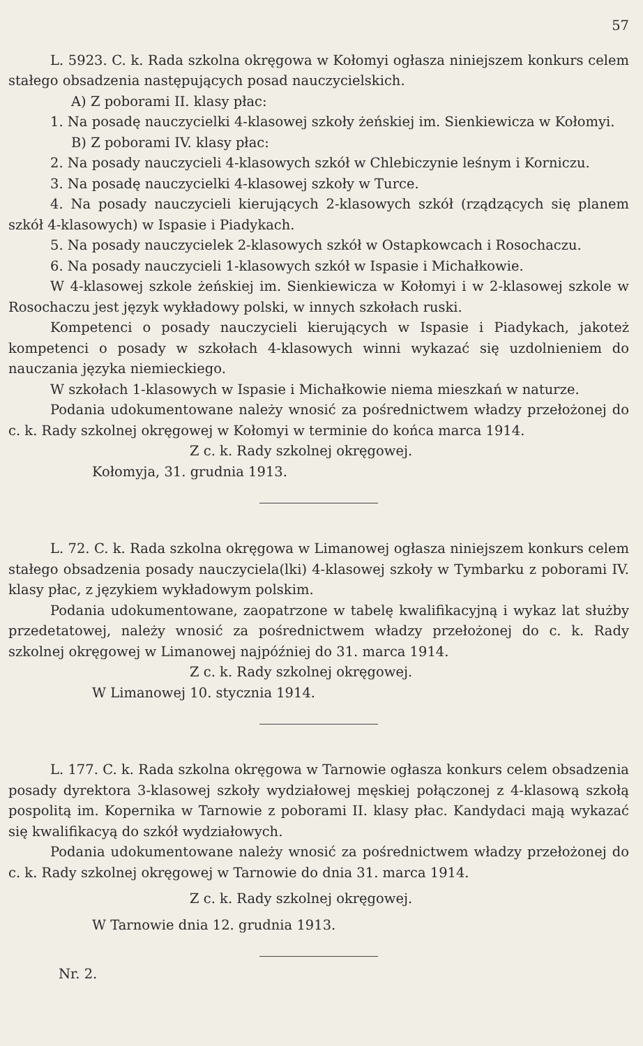57
L. 5923. C. k. Rada szkolna okręgowa w Kołomyi ogłasza niniejszem konkurs celem stałego obsadzenia następujących posad nauczycielskich.
A) Z poborami II. klasy płac:
1. Na posadę nauczycielki 4-klasowej szkoły żeńskiej im. Sienkiewicza w Kołomyi.
B) Z poborami IV. klasy płac:
2. Na posady nauczycieli 4-klasowych szkół w Chlebiczynie leśnym i Korniczu.
3. Na posadę nauczycielki 4-klasowej szkoły w Turce.
4. Na posady nauczycieli kierujących 2-klasowych szkół (rządzących się planem szkół 4-klasowych) w Ispasie i Piadykach.
5. Na posady nauczycielek 2-klasowych szkół w Ostapkowcach i Rosochaczu.
6. Na posady nauczycieli 1-klasowych szkół w Ispasie i Michałkowie.
W 4-klasowej szkole żeńskiej im. Sienkiewicza w Kołomyi i w 2-klasowej szkole w Rosochaczu jest język wykładowy polski, w innych szkołach ruski.
Kompetenci o posady nauczycieli kierujących w Ispasie i Piadykach, jakoteż kompetenci o posady w szkołach 4-klasowych winni wykazać się uzdolnieniem do nauczania języka niemieckiego.
W szkołach 1-klasowych w Ispasie i Michałkowie niema mieszkań w naturze.
Podania udokumentowane należy wnosić za pośrednictwem władzy przełożonej do c. k. Rady szkolnej okręgowej w Kołomyi w terminie do końca marca 1914.
Z c. k. Rady szkolnej okręgowej.
Kołomyja, 31. grudnia 1913.
L. 72. C. k. Rada szkolna okręgowa w Limanowej ogłasza niniejszem konkurs celem stałego obsadzenia posady nauczyciela(lki) 4-klasowej szkoły w Tymbarku z poborami IV. klasy płac, z językiem wykładowym polskim.
Podania udokumentowane, zaopatrzone w tabelę kwalifikacyjną i wykaz lat służby przedetatowej, należy wnosić za pośrednictwem władzy przełożonej do c. k. Rady szkolnej okręgowej w Limanowej najpóźniej do 31. marca 1914.
Z c. k. Rady szkolnej okręgowej.
W Limanowej 10. stycznia 1914.
L. 177. C. k. Rada szkolna okręgowa w Tarnowie ogłasza konkurs celem obsadzenia posady dyrektora 3-klasowej szkoły wydziałowej męskiej połączonej z 4-klasową szkołą pospolitą im. Kopernika w Tarnowie z poborami II. klasy płac. Kandydaci mają wykazać się kwalifikacyą do szkół wydziałowych.
Podania udokumentowane należy wnosić za pośrednictwem władzy przełożonej do c. k. Rady szkolnej okręgowej w Tarnowie do dnia 31. marca 1914.
Z c. k. Rady szkolnej okręgowej.
W Tarnowie dnia 12. grudnia 1913.
Nr. 2.